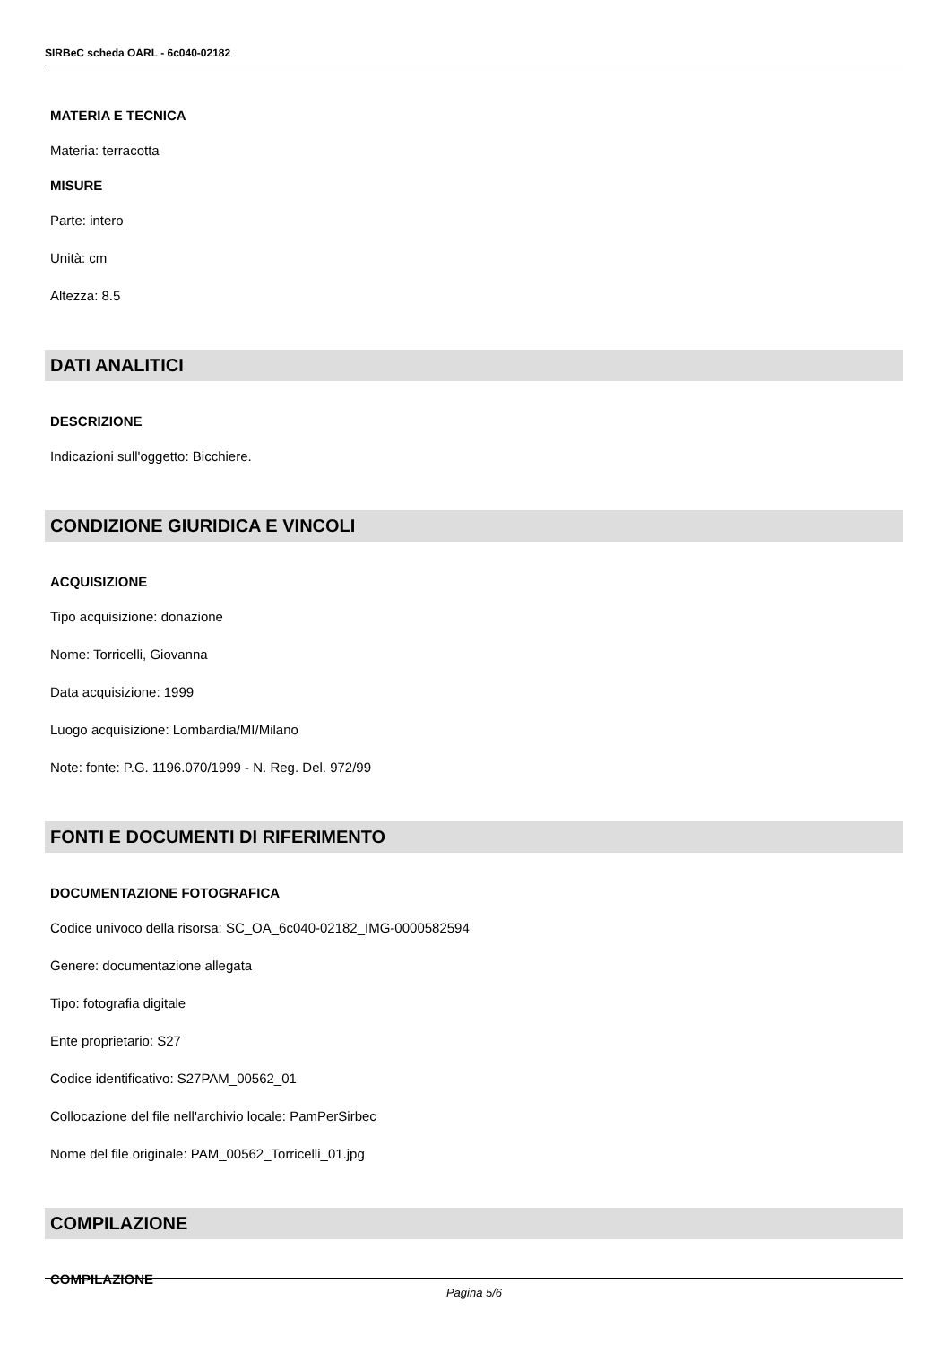SIRBeC scheda OARL - 6c040-02182
MATERIA E TECNICA
Materia: terracotta
MISURE
Parte: intero
Unità: cm
Altezza: 8.5
DATI ANALITICI
DESCRIZIONE
Indicazioni sull'oggetto: Bicchiere.
CONDIZIONE GIURIDICA E VINCOLI
ACQUISIZIONE
Tipo acquisizione: donazione
Nome: Torricelli, Giovanna
Data acquisizione: 1999
Luogo acquisizione: Lombardia/MI/Milano
Note: fonte: P.G. 1196.070/1999 - N. Reg. Del. 972/99
FONTI E DOCUMENTI DI RIFERIMENTO
DOCUMENTAZIONE FOTOGRAFICA
Codice univoco della risorsa: SC_OA_6c040-02182_IMG-0000582594
Genere: documentazione allegata
Tipo: fotografia digitale
Ente proprietario: S27
Codice identificativo: S27PAM_00562_01
Collocazione del file nell'archivio locale: PamPerSirbec
Nome del file originale: PAM_00562_Torricelli_01.jpg
COMPILAZIONE
COMPILAZIONE
Pagina 5/6